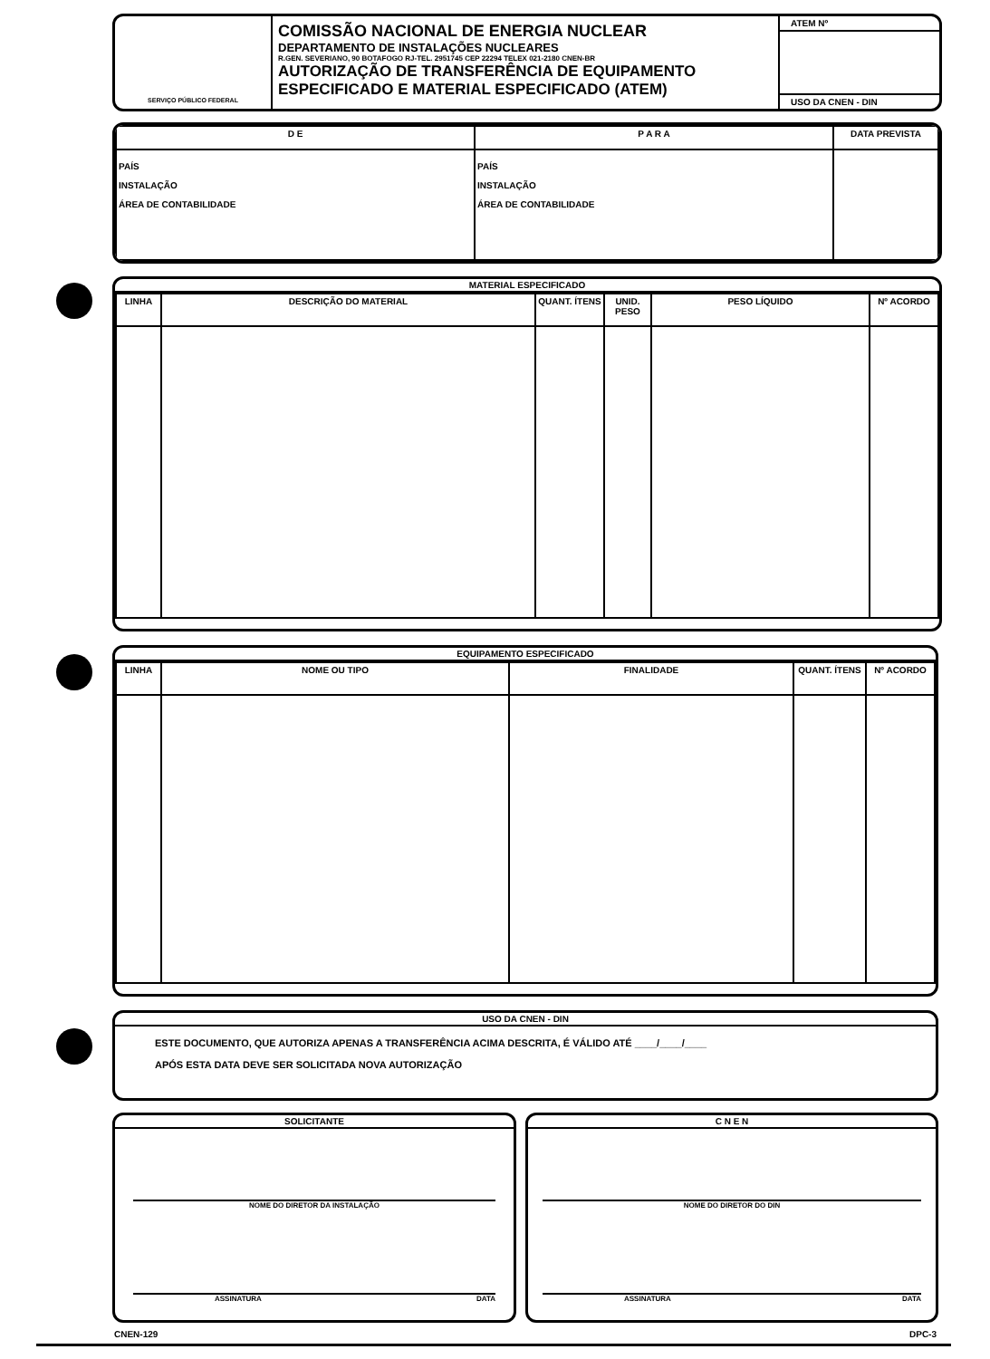SERVIÇO PÚBLICO FEDERAL
COMISSÃO NACIONAL DE ENERGIA NUCLEAR
DEPARTAMENTO DE INSTALAÇÕES NUCLEARES
R.GEN. SEVERIANO, 90 BOTAFOGO RJ-TEL. 2951745 CEP 22294 TELEX 021-2180 CNEN-BR
AUTORIZAÇÃO DE TRANSFERÊNCIA DE EQUIPAMENTO
ESPECIFICADO E MATERIAL ESPECIFICADO (ATEM)
ATEM Nº
USO DA CNEN - DIN
| D E | P A R A | DATA PREVISTA |
| --- | --- | --- |
| PAÍS INSTALAÇÃO ÁREA DE CONTABILIDADE | PAÍS INSTALAÇÃO ÁREA DE CONTABILIDADE | |
MATERIAL ESPECIFICADO
| LINHA | DESCRIÇÃO DO MATERIAL | QUANT. ÍTENS | UNID. PESO | PESO LÍQUIDO | Nº ACORDO |
| --- | --- | --- | --- | --- | --- |
EQUIPAMENTO ESPECIFICADO
| LINHA | NOME OU TIPO | FINALIDADE | QUANT. ÍTENS | Nº ACORDO |
| --- | --- | --- | --- | --- |
USO DA CNEN - DIN
ESTE DOCUMENTO, QUE AUTORIZA APENAS A TRANSFERÊNCIA ACIMA DESCRITA, É VÁLIDO ATÉ ____/____/____
APÓS ESTA DATA DEVE SER SOLICITADA NOVA AUTORIZAÇÃO
SOLICITANTE
NOME DO DIRETOR DA INSTALAÇÃO
ASSINATURA DATA
C N E N
NOME DO DIRETOR DO DIN
ASSINATURA DATA
CNEN-129 DPC-3